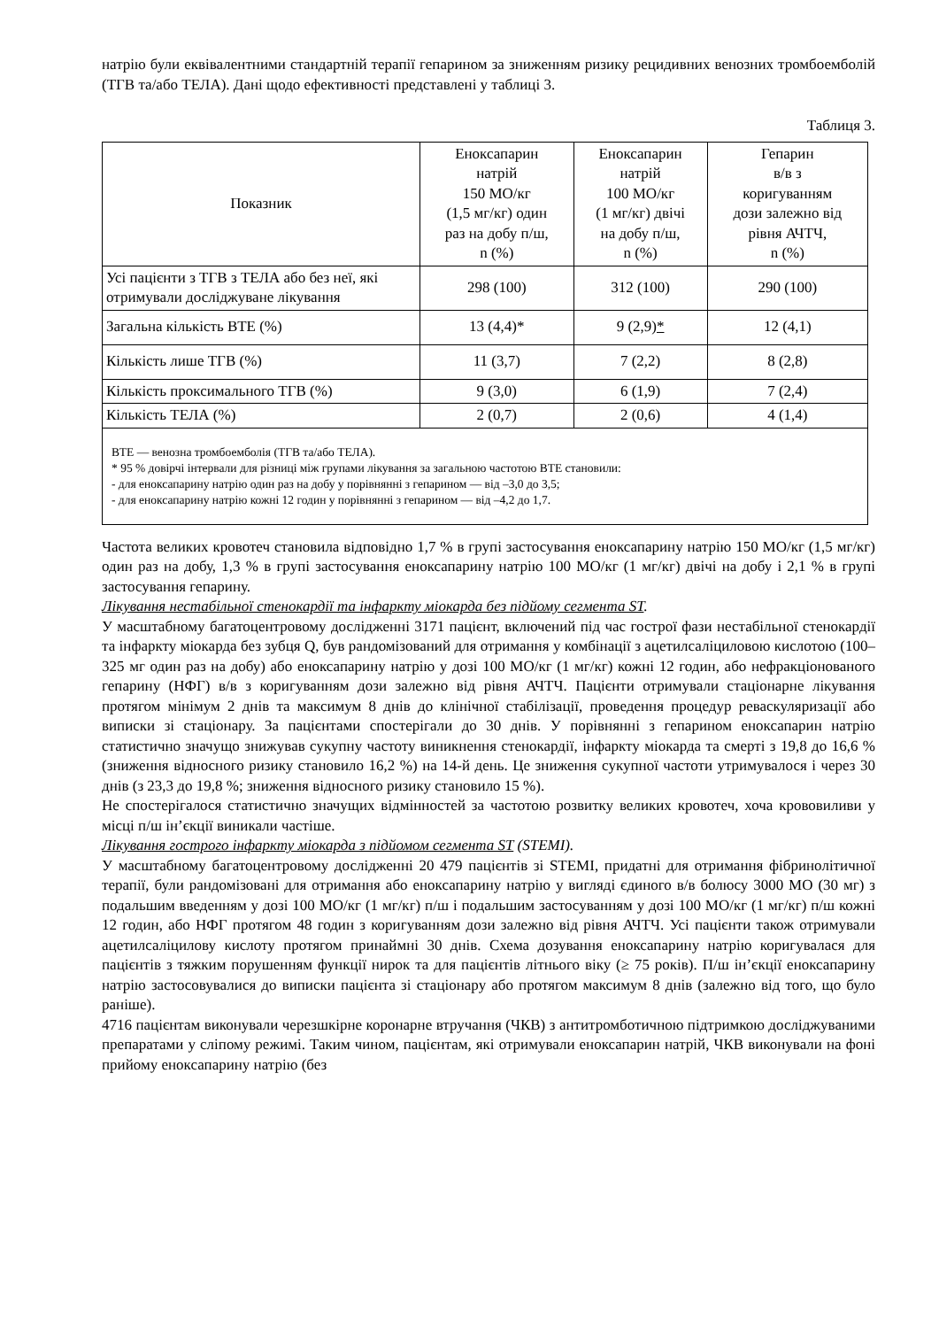натрію були еквівалентними стандартній терапії гепарином за зниженням ризику рецидивних венозних тромбоемболій (ТГВ та/або ТЕЛА). Дані щодо ефективності представлені у таблиці 3.
Таблиця 3.
| Показник | Еноксапарин натрій 150 МО/кг (1,5 мг/кг) один раз на добу п/ш, n (%) | Еноксапарин натрій 100 МО/кг (1 мг/кг) двічі на добу п/ш, n (%) | Гепарин в/в з коригуванням дози залежно від рівня АЧТЧ, n (%) |
| --- | --- | --- | --- |
| Усі пацієнти з ТГВ з ТЕЛА або без неї, які отримували досліджуване лікування | 298 (100) | 312 (100) | 290 (100) |
| Загальна кількість ВТЕ (%) | 13 (4,4)* | 9 (2,9) * | 12 (4,1) |
| Кількість лише ТГВ (%) | 11 (3,7) | 7 (2,2) | 8 (2,8) |
| Кількість проксимального ТГВ (%) | 9 (3,0) | 6 (1,9) | 7 (2,4) |
| Кількість ТЕЛА (%) | 2 (0,7) | 2 (0,6) | 4 (1,4) |
| ВТЕ — венозна тромбоемболія (ТГВ та/або ТЕЛА). * 95 % довірчі інтервали для різниці між групами лікування за загальною частотою ВТЕ становили: - для еноксапарину натрію один раз на добу у порівнянні з гепарином — від –3,0 до 3,5; - для еноксапарину натрію кожні 12 годин у порівнянні з гепарином — від –4,2 до 1,7. | | | |
Частота великих кровотеч становила відповідно 1,7 % в групі застосування еноксапарину натрію 150 МО/кг (1,5 мг/кг) один раз на добу, 1,3 % в групі застосування еноксапарину натрію 100 МО/кг (1 мг/кг) двічі на добу і 2,1 % в групі застосування гепарину.
Лікування нестабільної стенокардії та інфаркту міокарда без підйому сегмента ST.
У масштабному багатоцентровому дослідженні 3171 пацієнт, включений під час гострої фази нестабільної стенокардії та інфаркту міокарда без зубця Q, був рандомізований для отримання у комбінації з ацетилсаліциловою кислотою (100–325 мг один раз на добу) або еноксапарину натрію у дозі 100 МО/кг (1 мг/кг) кожні 12 годин, або нефракціонованого гепарину (НФГ) в/в з коригуванням дози залежно від рівня АЧТЧ. Пацієнти отримували стаціонарне лікування протягом мінімум 2 днів та максимум 8 днів до клінічної стабілізації, проведення процедур реваскуляризації або виписки зі стаціонару. За пацієнтами спостерігали до 30 днів. У порівнянні з гепарином еноксапарин натрію статистично значущо знижував сукупну частоту виникнення стенокардії, інфаркту міокарда та смерті з 19,8 до 16,6 % (зниження відносного ризику становило 16,2 %) на 14-й день. Це зниження сукупної частоти утримувалося і через 30 днів (з 23,3 до 19,8 %; зниження відносного ризику становило 15 %).
Не спостерігалося статистично значущих відмінностей за частотою розвитку великих кровотеч, хоча крововиливи у місці п/ш ін’єкції виникали частіше.
Лікування гострого інфаркту міокарда з підйомом сегмента ST (STEMI).
У масштабному багатоцентровому дослідженні 20 479 пацієнтів зі STEMI, придатні для отримання фібринолітичної терапії, були рандомізовані для отримання або еноксапарину натрію у вигляді єдиного в/в болюсу 3000 МО (30 мг) з подальшим введенням у дозі 100 МО/кг (1 мг/кг) п/ш і подальшим застосуванням у дозі 100 МО/кг (1 мг/кг) п/ш кожні 12 годин, або НФГ протягом 48 годин з коригуванням дози залежно від рівня АЧТЧ. Усі пацієнти також отримували ацетилсаліцилову кислоту протягом принаймні 30 днів. Схема дозування еноксапарину натрію коригувалася для пацієнтів з тяжким порушенням функції нирок та для пацієнтів літнього віку (≥ 75 років). П/ш ін’єкції еноксапарину натрію застосовувалися до виписки пацієнта зі стаціонару або протягом максимум 8 днів (залежно від того, що було раніше).
4716 пацієнтам виконували черезшкірне коронарне втручання (ЧКВ) з антитромботичною підтримкою досліджуваними препаратами у сліпому режимі. Таким чином, пацієнтам, які отримували еноксапарин натрій, ЧКВ виконували на фоні прийому еноксапарину натрію (без